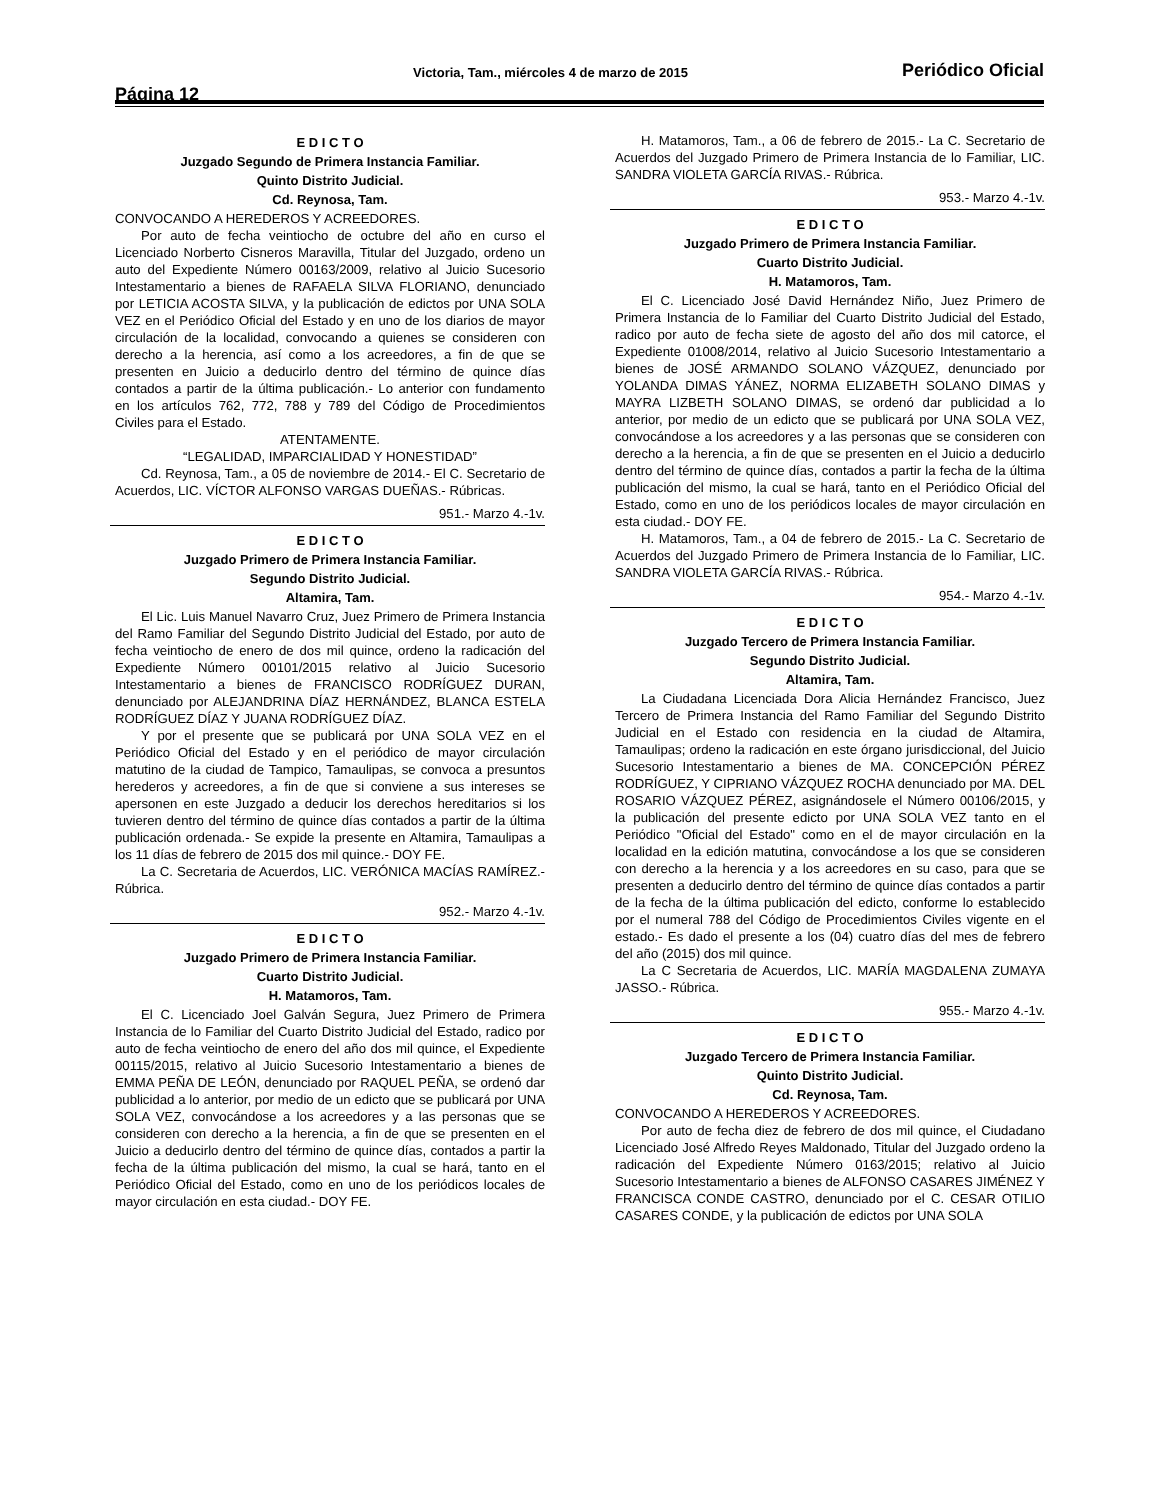Página 12
Victoria, Tam., miércoles 4 de marzo de 2015
Periódico Oficial
E D I C T O
Juzgado Segundo de Primera Instancia Familiar.
Quinto Distrito Judicial.
Cd. Reynosa, Tam.
CONVOCANDO A HEREDEROS Y ACREEDORES.
Por auto de fecha veintiocho de octubre del año en curso el Licenciado Norberto Cisneros Maravilla, Titular del Juzgado, ordeno un auto del Expediente Número 00163/2009, relativo al Juicio Sucesorio Intestamentario a bienes de RAFAELA SILVA FLORIANO, denunciado por LETICIA ACOSTA SILVA, y la publicación de edictos por UNA SOLA VEZ en el Periódico Oficial del Estado y en uno de los diarios de mayor circulación de la localidad, convocando a quienes se consideren con derecho a la herencia, así como a los acreedores, a fin de que se presenten en Juicio a deducirlo dentro del término de quince días contados a partir de la última publicación.- Lo anterior con fundamento en los artículos 762, 772, 788 y 789 del Código de Procedimientos Civiles para el Estado.
ATENTAMENTE.
“LEGALIDAD, IMPARCIALIDAD Y HONESTIDAD”
Cd. Reynosa, Tam., a 05 de noviembre de 2014.- El C. Secretario de Acuerdos, LIC. VÍCTOR ALFONSO VARGAS DUEÑAS.- Rúbricas.
951.- Marzo 4.-1v.
E D I C T O
Juzgado Primero de Primera Instancia Familiar.
Segundo Distrito Judicial.
Altamira, Tam.
El Lic. Luis Manuel Navarro Cruz, Juez Primero de Primera Instancia del Ramo Familiar del Segundo Distrito Judicial del Estado, por auto de fecha veintiocho de enero de dos mil quince, ordeno la radicación del Expediente Número 00101/2015 relativo al Juicio Sucesorio Intestamentario a bienes de FRANCISCO RODRÍGUEZ DURAN, denunciado por ALEJANDRINA DÍAZ HERNÁNDEZ, BLANCA ESTELA RODRÍGUEZ DÍAZ Y JUANA RODRÍGUEZ DÍAZ.
Y por el presente que se publicará por UNA SOLA VEZ en el Periódico Oficial del Estado y en el periódico de mayor circulación matutino de la ciudad de Tampico, Tamaulipas, se convoca a presuntos herederos y acreedores, a fin de que si conviene a sus intereses se apersonen en este Juzgado a deducir los derechos hereditarios si los tuvieren dentro del término de quince días contados a partir de la última publicación ordenada.- Se expide la presente en Altamira, Tamaulipas a los 11 días de febrero de 2015 dos mil quince.- DOY FE.
La C. Secretaria de Acuerdos, LIC. VERÓNICA MACÍAS RAMÍREZ.- Rúbrica.
952.- Marzo 4.-1v.
E D I C T O
Juzgado Primero de Primera Instancia Familiar.
Cuarto Distrito Judicial.
H. Matamoros, Tam.
El C. Licenciado Joel Galván Segura, Juez Primero de Primera Instancia de lo Familiar del Cuarto Distrito Judicial del Estado, radico por auto de fecha veintiocho de enero del año dos mil quince, el Expediente 00115/2015, relativo al Juicio Sucesorio Intestamentario a bienes de EMMA PEÑA DE LEÓN, denunciado por RAQUEL PEÑA, se ordenó dar publicidad a lo anterior, por medio de un edicto que se publicará por UNA SOLA VEZ, convocándose a los acreedores y a las personas que se consideren con derecho a la herencia, a fin de que se presenten en el Juicio a deducirlo dentro del término de quince días, contados a partir la fecha de la última publicación del mismo, la cual se hará, tanto en el Periódico Oficial del Estado, como en uno de los periódicos locales de mayor circulación en esta ciudad.- DOY FE.
H. Matamoros, Tam., a 06 de febrero de 2015.- La C. Secretario de Acuerdos del Juzgado Primero de Primera Instancia de lo Familiar, LIC. SANDRA VIOLETA GARCÍA RIVAS.- Rúbrica.
953.- Marzo 4.-1v.
E D I C T O
Juzgado Primero de Primera Instancia Familiar.
Cuarto Distrito Judicial.
H. Matamoros, Tam.
El C. Licenciado José David Hernández Niño, Juez Primero de Primera Instancia de lo Familiar del Cuarto Distrito Judicial del Estado, radico por auto de fecha siete de agosto del año dos mil catorce, el Expediente 01008/2014, relativo al Juicio Sucesorio Intestamentario a bienes de JOSÉ ARMANDO SOLANO VÁZQUEZ, denunciado por YOLANDA DIMAS YÁNEZ, NORMA ELIZABETH SOLANO DIMAS y MAYRA LIZBETH SOLANO DIMAS, se ordenó dar publicidad a lo anterior, por medio de un edicto que se publicará por UNA SOLA VEZ, convocándose a los acreedores y a las personas que se consideren con derecho a la herencia, a fin de que se presenten en el Juicio a deducirlo dentro del término de quince días, contados a partir la fecha de la última publicación del mismo, la cual se hará, tanto en el Periódico Oficial del Estado, como en uno de los periódicos locales de mayor circulación en esta ciudad.- DOY FE.
H. Matamoros, Tam., a 04 de febrero de 2015.- La C. Secretario de Acuerdos del Juzgado Primero de Primera Instancia de lo Familiar, LIC. SANDRA VIOLETA GARCÍA RIVAS.- Rúbrica.
954.- Marzo 4.-1v.
E D I C T O
Juzgado Tercero de Primera Instancia Familiar.
Segundo Distrito Judicial.
Altamira, Tam.
La Ciudadana Licenciada Dora Alicia Hernández Francisco, Juez Tercero de Primera Instancia del Ramo Familiar del Segundo Distrito Judicial en el Estado con residencia en la ciudad de Altamira, Tamaulipas; ordeno la radicación en este órgano jurisdiccional, del Juicio Sucesorio Intestamentario a bienes de MA. CONCEPCIÓN PÉREZ RODRÍGUEZ, Y CIPRIANO VÁZQUEZ ROCHA denunciado por MA. DEL ROSARIO VÁZQUEZ PÉREZ, asignándosele el Número 00106/2015, y la publicación del presente edicto por UNA SOLA VEZ tanto en el Periódico "Oficial del Estado" como en el de mayor circulación en la localidad en la edición matutina, convocándose a los que se consideren con derecho a la herencia y a los acreedores en su caso, para que se presenten a deducirlo dentro del término de quince días contados a partir de la fecha de la última publicación del edicto, conforme lo establecido por el numeral 788 del Código de Procedimientos Civiles vigente en el estado.- Es dado el presente a los (04) cuatro días del mes de febrero del año (2015) dos mil quince.
La C Secretaria de Acuerdos, LIC. MARÍA MAGDALENA ZUMAYA JASSO.- Rúbrica.
955.- Marzo 4.-1v.
E D I C T O
Juzgado Tercero de Primera Instancia Familiar.
Quinto Distrito Judicial.
Cd. Reynosa, Tam.
CONVOCANDO A HEREDEROS Y ACREEDORES.
Por auto de fecha diez de febrero de dos mil quince, el Ciudadano Licenciado José Alfredo Reyes Maldonado, Titular del Juzgado ordeno la radicación del Expediente Número 0163/2015; relativo al Juicio Sucesorio Intestamentario a bienes de ALFONSO CASARES JIMÉNEZ Y FRANCISCA CONDE CASTRO, denunciado por el C. CESAR OTILIO CASARES CONDE, y la publicación de edictos por UNA SOLA